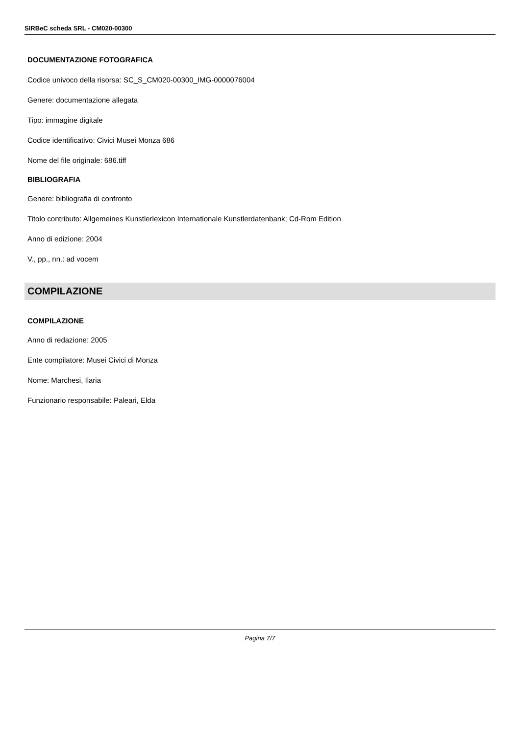SIRBeC scheda SRL - CM020-00300
DOCUMENTAZIONE FOTOGRAFICA
Codice univoco della risorsa: SC_S_CM020-00300_IMG-0000076004
Genere: documentazione allegata
Tipo: immagine digitale
Codice identificativo: Civici Musei Monza 686
Nome del file originale: 686.tiff
BIBLIOGRAFIA
Genere: bibliografia di confronto
Titolo contributo: Allgemeines Kunstlerlexicon Internationale Kunstlerdatenbank; Cd-Rom Edition
Anno di edizione: 2004
V., pp., nn.: ad vocem
COMPILAZIONE
COMPILAZIONE
Anno di redazione: 2005
Ente compilatore: Musei Civici di Monza
Nome: Marchesi, Ilaria
Funzionario responsabile: Paleari, Elda
Pagina 7/7